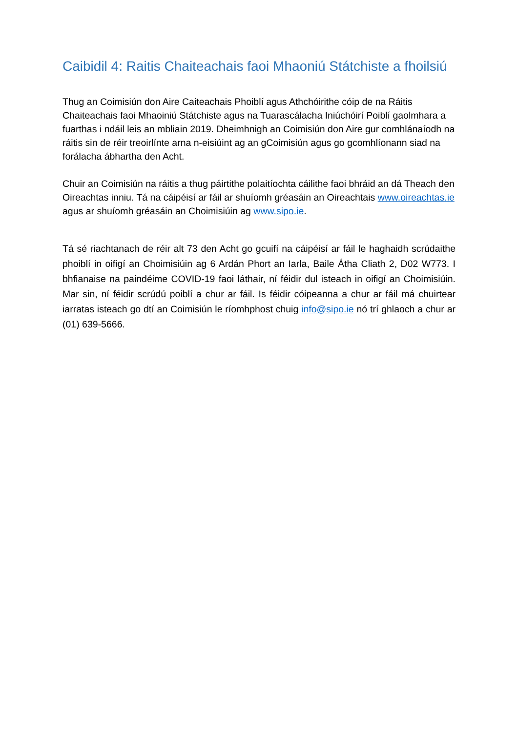Caibidil 4: Raitis Chaiteachais faoi Mhaoniú Státchiste a fhoilsiú
Thug an Coimisiún don Aire Caiteachais Phoiblí agus Athchóirithe cóip de na Ráitis Chaiteachais faoi Mhaoiniú Státchiste agus na Tuarascálacha Iniúchóirí Poiblí gaolmhara a fuarthas i ndáil leis an mbliain 2019. Dheimhnigh an Coimisiún don Aire gur comhlánaíodh na ráitis sin de réir treoirlínte arna n-eisiúint ag an gCoimisiún agus go gcomhlíonann siad na forálacha ábhartha den Acht.
Chuir an Coimisiún na ráitis a thug páirtithe polaitíochta cáilithe faoi bhráid an dá Theach den Oireachtas inniu. Tá na cáipéisí ar fáil ar shuíomh gréasáin an Oireachtais www.oireachtas.ie agus ar shuíomh gréasáin an Choimisiúin ag www.sipo.ie.
Tá sé riachtanach de réir alt 73 den Acht go gcuifí na cáipéisí ar fáil le haghaidh scrúdaithe phoiblí in oifigí an Choimisiúin ag 6 Ardán Phort an Iarla, Baile Átha Cliath 2, D02 W773. I bhfianaise na paindéime COVID-19 faoi láthair, ní féidir dul isteach in oifigí an Choimisiúin. Mar sin, ní féidir scrúdú poiblí a chur ar fáil. Is féidir cóipeanna a chur ar fáil má chuirtear iarratas isteach go dtí an Coimisiún le ríomhphost chuig info@sipo.ie nó trí ghlaoch a chur ar (01) 639-5666.